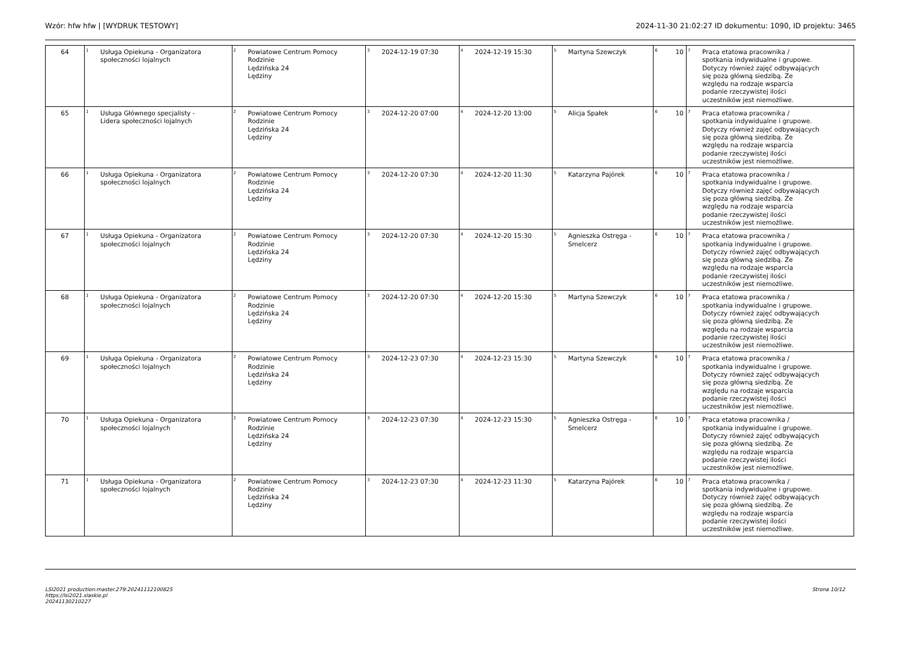Wzór: hfw hfw | [WYDRUK TESTOWY] 2024-11-30 21:02:27 ID dokumentu: 1090, ID projektu: 3465
| 64 | <sup>1</sup> Usługa Opiekuna - Organizatora społeczności lojalnych | <sup>2</sup> Powiatowe Centrum Pomocy Rodzinie Lędzińska 24 Lędziny | <sup>3</sup> 2024-12-19 07:30 | <sup>4</sup> 2024-12-19 15:30 | <sup>5</sup> Martyna Szewczyk | <sup>6</sup> 10 | <sup>7</sup> Praca etatowa pracownika / spotkania indywidualne i grupowe. Dotyczy również zajęć odbywających się poza główną siedzibą. Ze względu na rodzaje wsparcia podanie rzeczywistej ilości uczestników jest niemożliwe. |
| 65 | <sup>1</sup> Usługa Głównego specjalisty - Lidera społeczności lojalnych | <sup>2</sup> Powiatowe Centrum Pomocy Rodzinie Lędzińska 24 Lędziny | <sup>3</sup> 2024-12-20 07:00 | <sup>4</sup> 2024-12-20 13:00 | <sup>5</sup> Alicja Spałek | <sup>6</sup> 10 | <sup>7</sup> Praca etatowa pracownika / spotkania indywidualne i grupowe. Dotyczy również zajęć odbywających się poza główną siedzibą. Ze względu na rodzaje wsparcia podanie rzeczywistej ilości uczestników jest niemożliwe. |
| 66 | <sup>1</sup> Usługa Opiekuna - Organizatora społeczności lojalnych | <sup>2</sup> Powiatowe Centrum Pomocy Rodzinie Lędzińska 24 Lędziny | <sup>3</sup> 2024-12-20 07:30 | <sup>4</sup> 2024-12-20 11:30 | <sup>5</sup> Katarzyna Pajórek | <sup>6</sup> 10 | <sup>7</sup> Praca etatowa pracownika / spotkania indywidualne i grupowe. Dotyczy również zajęć odbywających się poza główną siedzibą. Ze względu na rodzaje wsparcia podanie rzeczywistej ilości uczestników jest niemożliwe. |
| 67 | <sup>1</sup> Usługa Opiekuna - Organizatora społeczności lojalnych | <sup>2</sup> Powiatowe Centrum Pomocy Rodzinie Lędzińska 24 Lędziny | <sup>3</sup> 2024-12-20 07:30 | <sup>4</sup> 2024-12-20 15:30 | <sup>5</sup> Agnieszka Ostręga - Smelcerz | <sup>6</sup> 10 | <sup>7</sup> Praca etatowa pracownika / spotkania indywidualne i grupowe. Dotyczy również zajęć odbywających się poza główną siedzibą. Ze względu na rodzaje wsparcia podanie rzeczywistej ilości uczestników jest niemożliwe. |
| 68 | <sup>1</sup> Usługa Opiekuna - Organizatora społeczności lojalnych | <sup>2</sup> Powiatowe Centrum Pomocy Rodzinie Lędzińska 24 Lędziny | <sup>3</sup> 2024-12-20 07:30 | <sup>4</sup> 2024-12-20 15:30 | <sup>5</sup> Martyna Szewczyk | <sup>6</sup> 10 | <sup>7</sup> Praca etatowa pracownika / spotkania indywidualne i grupowe. Dotyczy również zajęć odbywających się poza główną siedzibą. Ze względu na rodzaje wsparcia podanie rzeczywistej ilości uczestników jest niemożliwe. |
| 69 | <sup>1</sup> Usługa Opiekuna - Organizatora społeczności lojalnych | <sup>2</sup> Powiatowe Centrum Pomocy Rodzinie Lędzińska 24 Lędziny | <sup>3</sup> 2024-12-23 07:30 | <sup>4</sup> 2024-12-23 15:30 | <sup>5</sup> Martyna Szewczyk | <sup>6</sup> 10 | <sup>7</sup> Praca etatowa pracownika / spotkania indywidualne i grupowe. Dotyczy również zajęć odbywających się poza główną siedzibą. Ze względu na rodzaje wsparcia podanie rzeczywistej ilości uczestników jest niemożliwe. |
| 70 | <sup>1</sup> Usługa Opiekuna - Organizatora społeczności lojalnych | <sup>2</sup> Powiatowe Centrum Pomocy Rodzinie Lędzińska 24 Lędziny | <sup>3</sup> 2024-12-23 07:30 | <sup>4</sup> 2024-12-23 15:30 | <sup>5</sup> Agnieszka Ostręga - Smelcerz | <sup>6</sup> 10 | <sup>7</sup> Praca etatowa pracownika / spotkania indywidualne i grupowe. Dotyczy również zajęć odbywających się poza główną siedzibą. Ze względu na rodzaje wsparcia podanie rzeczywistej ilości uczestników jest niemożliwe. |
| 71 | <sup>1</sup> Usługa Opiekuna - Organizatora społeczności lojalnych | <sup>2</sup> Powiatowe Centrum Pomocy Rodzinie Lędzińska 24 Lędziny | <sup>3</sup> 2024-12-23 07:30 | <sup>4</sup> 2024-12-23 11:30 | <sup>5</sup> Katarzyna Pajórek | <sup>6</sup> 10 | <sup>7</sup> Praca etatowa pracownika / spotkania indywidualne i grupowe. Dotyczy również zajęć odbywających się poza główną siedzibą. Ze względu na rodzaje wsparcia podanie rzeczywistej ilości uczestników jest niemożliwe. |
LSI2021 production:master.279:20241112100825
https://lsi2021.slaskie.pl
20241130210227 Strona 10/12